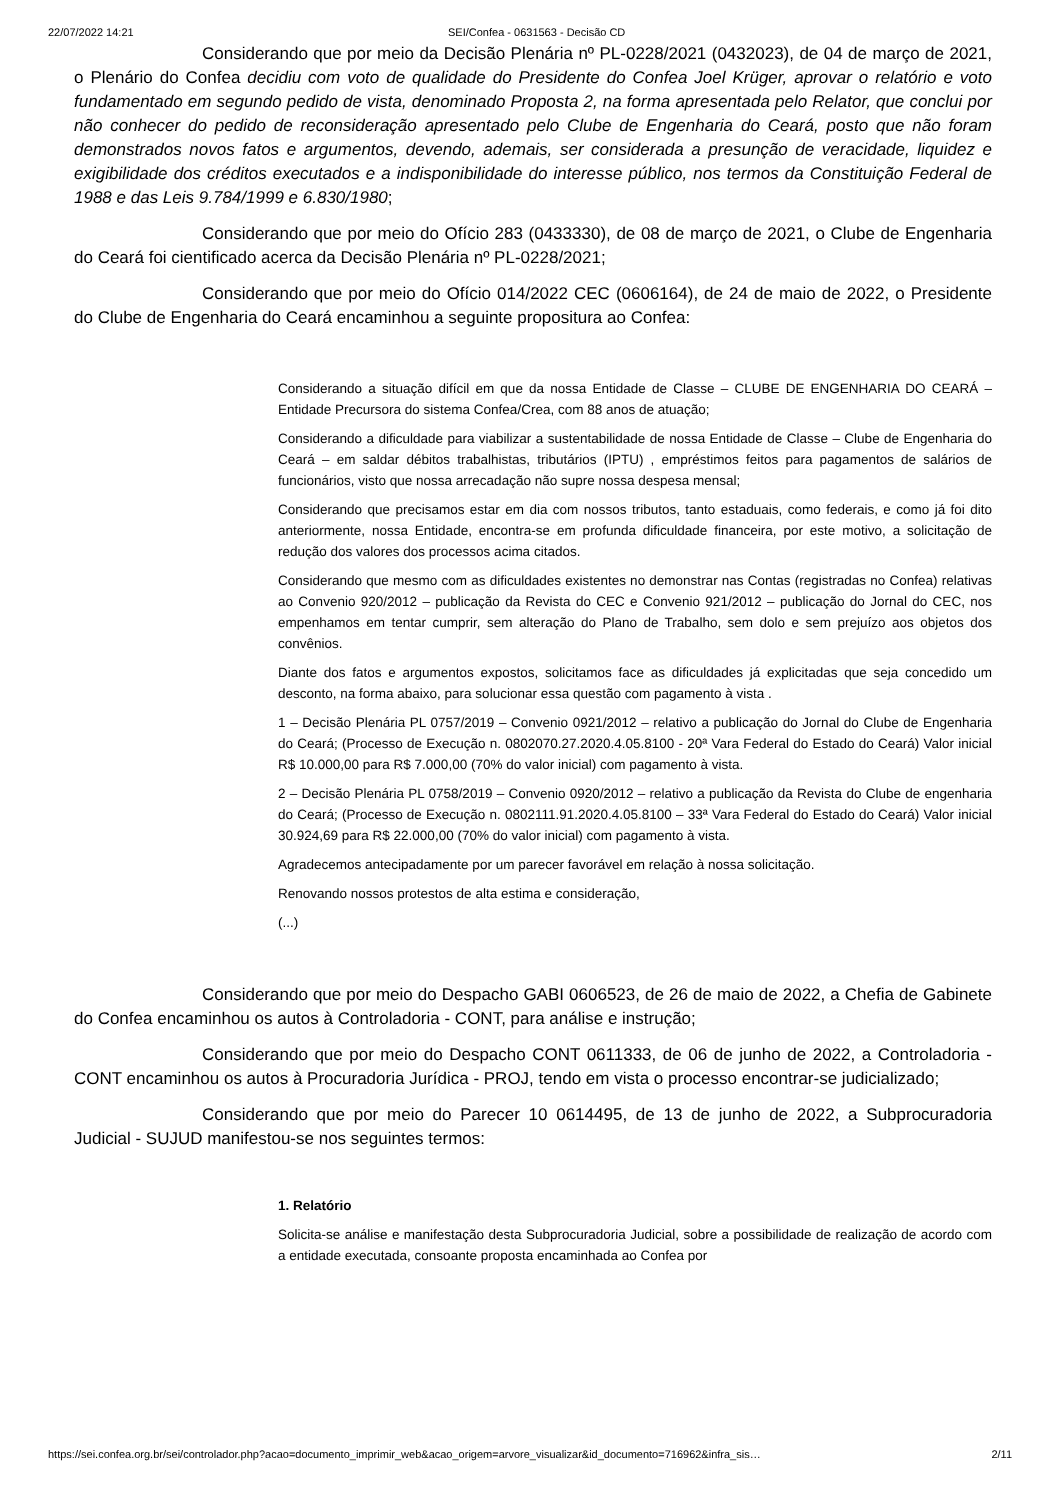22/07/2022 14:21 SEI/Confea - 0631563 - Decisão CD
Considerando que por meio da Decisão Plenária nº PL-0228/2021 (0432023), de 04 de março de 2021, o Plenário do Confea decidiu com voto de qualidade do Presidente do Confea Joel Krüger, aprovar o relatório e voto fundamentado em segundo pedido de vista, denominado Proposta 2, na forma apresentada pelo Relator, que conclui por não conhecer do pedido de reconsideração apresentado pelo Clube de Engenharia do Ceará, posto que não foram demonstrados novos fatos e argumentos, devendo, ademais, ser considerada a presunção de veracidade, liquidez e exigibilidade dos créditos executados e a indisponibilidade do interesse público, nos termos da Constituição Federal de 1988 e das Leis 9.784/1999 e 6.830/1980;
Considerando que por meio do Ofício 283 (0433330), de 08 de março de 2021, o Clube de Engenharia do Ceará foi cientificado acerca da Decisão Plenária nº PL-0228/2021;
Considerando que por meio do Ofício 014/2022 CEC (0606164), de 24 de maio de 2022, o Presidente do Clube de Engenharia do Ceará encaminhou a seguinte propositura ao Confea:
Considerando a situação difícil em que da nossa Entidade de Classe – CLUBE DE ENGENHARIA DO CEARÁ – Entidade Precursora do sistema Confea/Crea, com 88 anos de atuação;
Considerando a dificuldade para viabilizar a sustentabilidade de nossa Entidade de Classe – Clube de Engenharia do Ceará – em saldar débitos trabalhistas, tributários (IPTU) , empréstimos feitos para pagamentos de salários de funcionários, visto que nossa arrecadação não supre nossa despesa mensal;
Considerando que precisamos estar em dia com nossos tributos, tanto estaduais, como federais, e como já foi dito anteriormente, nossa Entidade, encontra-se em profunda dificuldade financeira, por este motivo, a solicitação de redução dos valores dos processos acima citados.
Considerando que mesmo com as dificuldades existentes no demonstrar nas Contas (registradas no Confea) relativas ao Convenio 920/2012 – publicação da Revista do CEC e Convenio 921/2012 – publicação do Jornal do CEC, nos empenhamos em tentar cumprir, sem alteração do Plano de Trabalho, sem dolo e sem prejuízo aos objetos dos convênios.
Diante dos fatos e argumentos expostos, solicitamos face as dificuldades já explicitadas que seja concedido um desconto, na forma abaixo, para solucionar essa questão com pagamento à vista .
1 – Decisão Plenária PL 0757/2019 – Convenio 0921/2012 – relativo a publicação do Jornal do Clube de Engenharia do Ceará; (Processo de Execução n. 0802070.27.2020.4.05.8100 - 20ª Vara Federal do Estado do Ceará) Valor inicial R$ 10.000,00 para R$ 7.000,00 (70% do valor inicial) com pagamento à vista.
2 – Decisão Plenária PL 0758/2019 – Convenio 0920/2012 – relativo a publicação da Revista do Clube de engenharia do Ceará; (Processo de Execução n. 0802111.91.2020.4.05.8100 – 33ª Vara Federal do Estado do Ceará) Valor inicial 30.924,69 para R$ 22.000,00 (70% do valor inicial) com pagamento à vista.
Agradecemos antecipadamente por um parecer favorável em relação à nossa solicitação.
Renovando nossos protestos de alta estima e consideração,
(...)
Considerando que por meio do Despacho GABI 0606523, de 26 de maio de 2022, a Chefia de Gabinete do Confea encaminhou os autos à Controladoria - CONT, para análise e instrução;
Considerando que por meio do Despacho CONT 0611333, de 06 de junho de 2022, a Controladoria - CONT encaminhou os autos à Procuradoria Jurídica - PROJ, tendo em vista o processo encontrar-se judicializado;
Considerando que por meio do Parecer 10 0614495, de 13 de junho de 2022, a Subprocuradoria Judicial - SUJUD manifestou-se nos seguintes termos:
1. Relatório
Solicita-se análise e manifestação desta Subprocuradoria Judicial, sobre a possibilidade de realização de acordo com a entidade executada, consoante proposta encaminhada ao Confea por
https://sei.confea.org.br/sei/controlador.php?acao=documento_imprimir_web&acao_origem=arvore_visualizar&id_documento=716962&infra_sis… 2/11